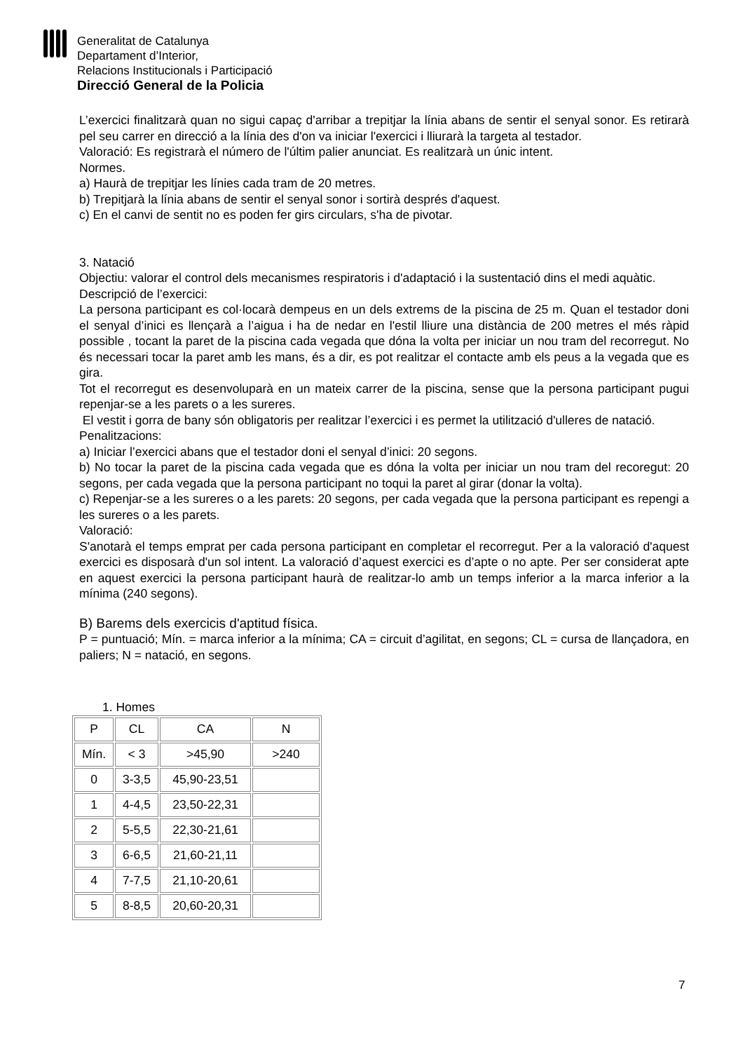Generalitat de Catalunya
Departament d’Interior,
Relacions Institucionals i Participació
Direcció General de la Policia
L’exercici finalitzarà quan no sigui capaç d'arribar a trepitjar la línia abans de sentir el senyal sonor. Es retirarà pel seu carrer en direcció a la línia des d'on va iniciar l'exercici i lliurarà la targeta al testador.
Valoració: Es registrarà el número de l'últim palier anunciat. Es realitzarà un únic intent.
Normes.
a) Haurà de trepitjar les línies cada tram de 20 metres.
b) Trepitjarà la línia abans de sentir el senyal sonor i sortirà després d'aquest.
c) En el canvi de sentit no es poden fer girs circulars, s'ha de pivotar.
3. Natació
Objectiu: valorar el control dels mecanismes respiratoris i d'adaptació i la sustentació dins el medi aquàtic.
Descripció de l’exercici:
La persona participant es col·locarà dempeus en un dels extrems de la piscina de 25 m. Quan el testador doni el senyal d’inici es llençarà a l’aigua i ha de nedar en l'estil lliure una distància de 200 metres el més ràpid possible , tocant la paret de la piscina cada vegada que dóna la volta per iniciar un nou tram del recorregut. No és necessari tocar la paret amb les mans, és a dir, es pot realitzar el contacte amb els peus a la vegada que es gira.
Tot el recorregut es desenvoluparà en un mateix carrer de la piscina, sense que la persona participant pugui repenjar-se a les parets o a les sureres.
El vestit i gorra de bany són obligatoris per realitzar l’exercici i es permet la utilització d'ulleres de natació.
Penalitzacions:
a) Iniciar l’exercici abans que el testador doni el senyal d’inici: 20 segons.
b) No tocar la paret de la piscina cada vegada que es dóna la volta per iniciar un nou tram del recoregut: 20 segons, per cada vegada que la persona participant no toqui la paret al girar (donar la volta).
c) Repenjar-se a les sureres o a les parets: 20 segons, per cada vegada que la persona participant es repengi a les sureres o a les parets.
Valoració:
S'anotarà el temps emprat per cada persona participant en completar el recorregut. Per a la valoració d'aquest exercici es disposarà d'un sol intent. La valoració d’aquest exercici es d’apte o no apte. Per ser considerat apte en aquest exercici la persona participant haurà de realitzar-lo amb un temps inferior a la marca inferior a la mínima (240 segons).
B) Barems dels exercicis d'aptitud física.
P = puntuació; Mín. = marca inferior a la mínima; CA = circuit d’agilitat, en segons; CL = cursa de llançadora, en paliers; N = natació, en segons.
1. Homes
| P | CL | CA | N |
| Mín. | < 3 | >45,90 | >240 |
| 0 | 3-3,5 | 45,90-23,51 | |
| 1 | 4-4,5 | 23,50-22,31 | |
| 2 | 5-5,5 | 22,30-21,61 | |
| 3 | 6-6,5 | 21,60-21,11 | |
| 4 | 7-7,5 | 21,10-20,61 | |
| 5 | 8-8,5 | 20,60-20,31 | |
7